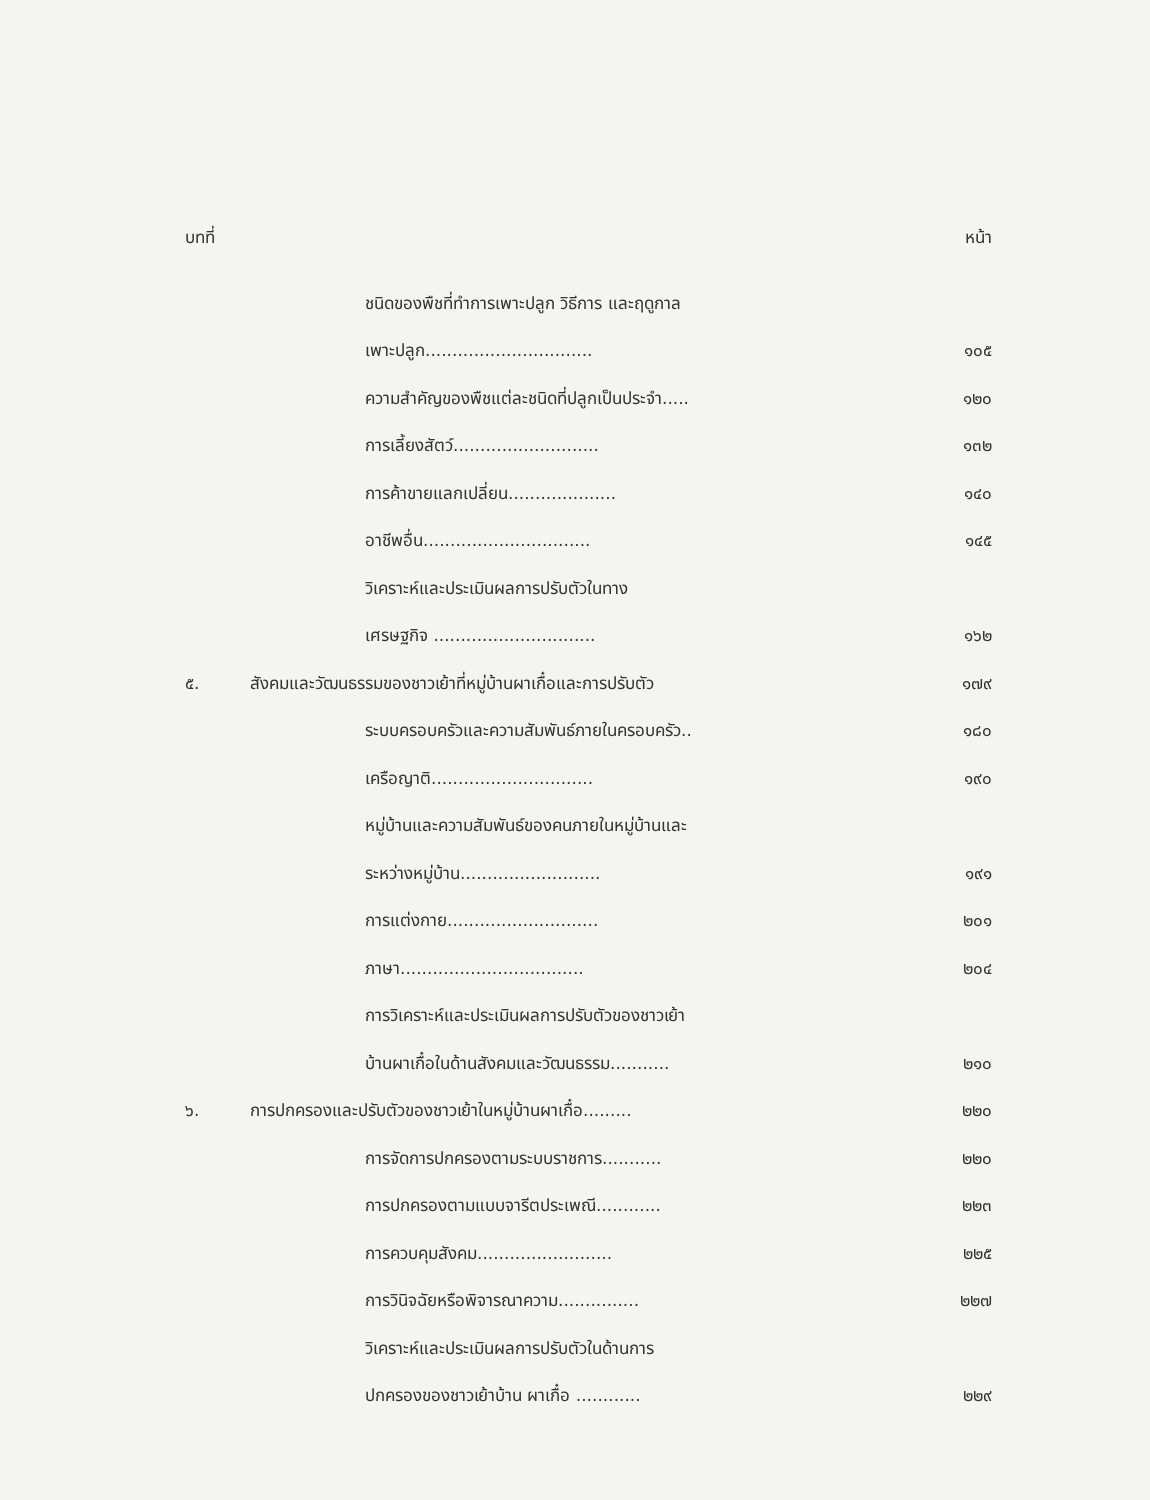บทที่ หน้า
ชนิดของพืชที่ทำการเพาะปลูก วิธีการ และฤดูกาล
เพาะปลูก............................... ๑๐๕
ความสำคัญของพืชแต่ละชนิดที่ปลูกเป็นประจำ..... ๑๒๐
การเลี้ยงสัตว์........................... ๑๓๒
การค้าขายแลกเปลี่ยน.................... ๑๔๐
อาชีพอื่น............................... ๑๔๕
วิเคราะห์และประเมินผลการปรับตัวในทาง
เศรษฐกิจ .............................. ๑๖๒
๕. สังคมและวัฒนธรรมของชาวเย้าที่หมู่บ้านผาเกื๋อและการปรับตัว ๑๗๙
ระบบครอบครัวและความสัมพันธ์ภายในครอบครัว.. ๑๘๐
เครือญาติ.............................. ๑๙๐
หมู่บ้านและความสัมพันธ์ของคนภายในหมู่บ้านและ
ระหว่างหมู่บ้าน.......................... ๑๙๑
การแต่งกาย............................ ๒๐๑
ภาษา.................................. ๒๐๔
การวิเคราะห์และประเมินผลการปรับตัวของชาวเย้า
บ้านผาเกื๋อในด้านสังคมและวัฒนธรรม........... ๒๑๐
๖. การปกครองและปรับตัวของชาวเย้าในหมู่บ้านผาเกื๋อ......... ๒๒๐
การจัดการปกครองตามระบบราชการ........... ๒๒๐
การปกครองตามแบบจารีตประเพณี............ ๒๒๓
การควบคุมสังคม......................... ๒๒๕
การวินิจฉัยหรือพิจารณาความ............... ๒๒๗
วิเคราะห์และประเมินผลการปรับตัวในด้านการ
ปกครองของชาวเย้าบ้าน ผาเกื๋อ ............ ๒๒๙